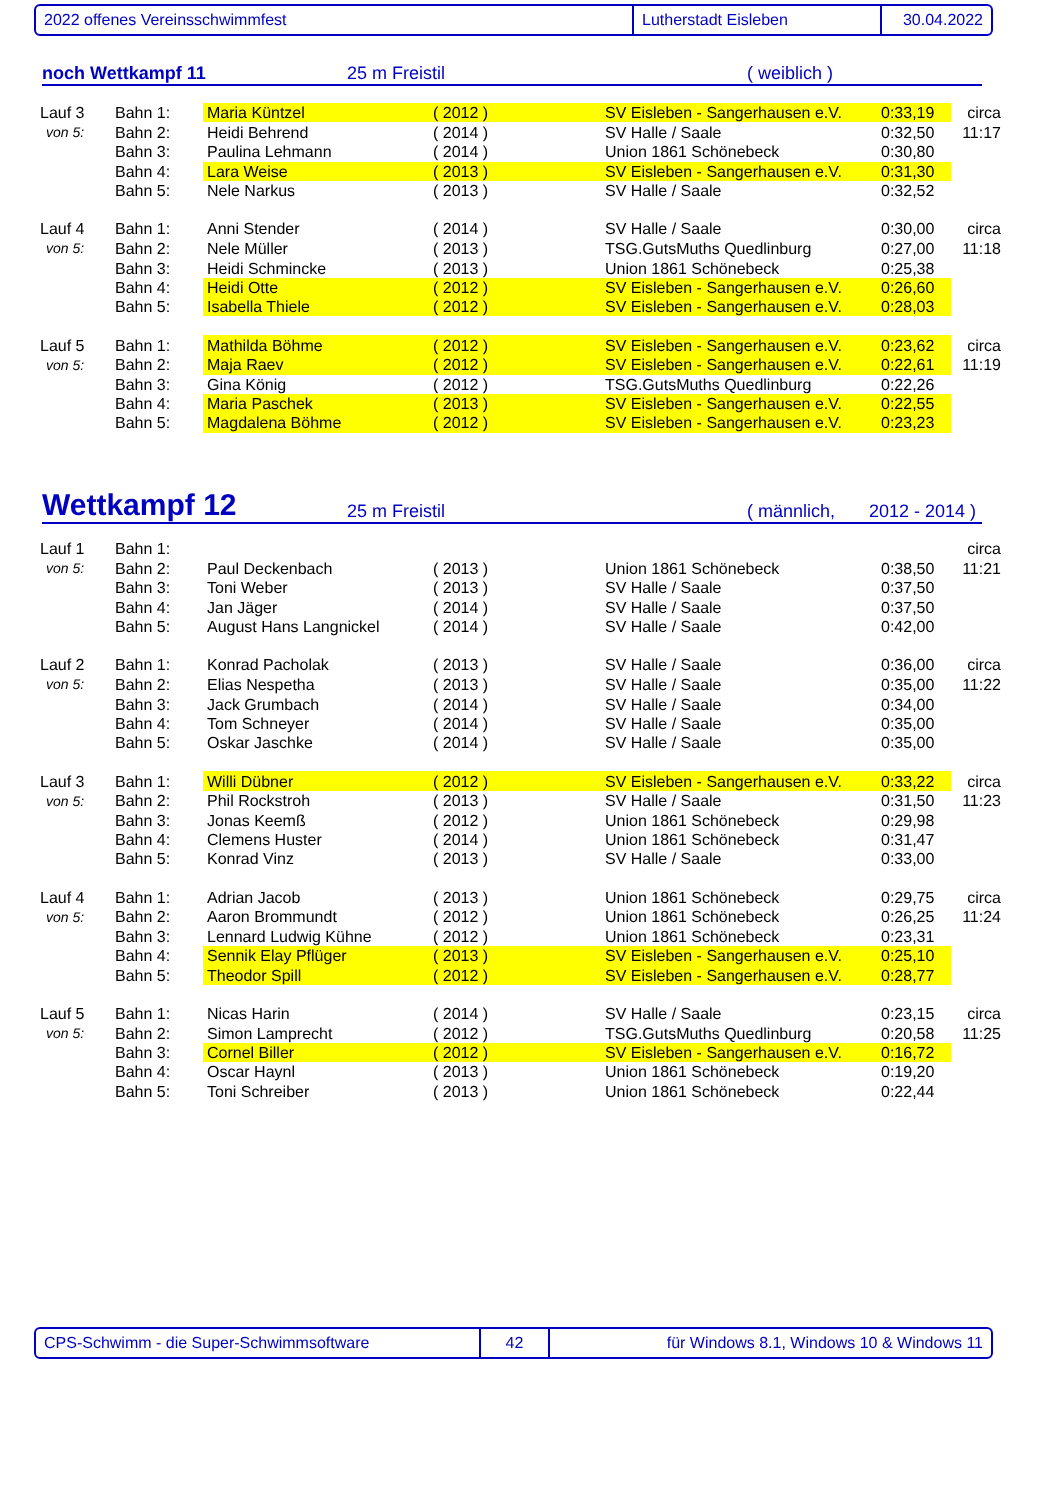2022 offenes Vereinsschwimmfest Lutherstadt Eisleben 30.04.2022
noch Wettkampf 11 25 m Freistil ( weiblich )
| Lauf 3 | Bahn 1: | Maria Küntzel | ( 2012 ) | SV Eisleben - Sangerhausen e.V. | 0:33,19 | circa |
| von 5: | Bahn 2: | Heidi Behrend | ( 2014 ) | SV Halle / Saale | 0:32,50 | 11:17 |
| | Bahn 3: | Paulina Lehmann | ( 2014 ) | Union 1861 Schönebeck | 0:30,80 | |
| | Bahn 4: | Lara Weise | ( 2013 ) | SV Eisleben - Sangerhausen e.V. | 0:31,30 | |
| | Bahn 5: | Nele Narkus | ( 2013 ) | SV Halle / Saale | 0:32,52 | |
| Lauf 4 | Bahn 1: | Anni Stender | ( 2014 ) | SV Halle / Saale | 0:30,00 | circa |
| von 5: | Bahn 2: | Nele Müller | ( 2013 ) | TSG.GutsMuths Quedlinburg | 0:27,00 | 11:18 |
| | Bahn 3: | Heidi Schmincke | ( 2013 ) | Union 1861 Schönebeck | 0:25,38 | |
| | Bahn 4: | Heidi Otte | ( 2012 ) | SV Eisleben - Sangerhausen e.V. | 0:26,60 | |
| | Bahn 5: | Isabella Thiele | ( 2012 ) | SV Eisleben - Sangerhausen e.V. | 0:28,03 | |
| Lauf 5 | Bahn 1: | Mathilda Böhme | ( 2012 ) | SV Eisleben - Sangerhausen e.V. | 0:23,62 | circa |
| von 5: | Bahn 2: | Maja Raev | ( 2012 ) | SV Eisleben - Sangerhausen e.V. | 0:22,61 | 11:19 |
| | Bahn 3: | Gina König | ( 2012 ) | TSG.GutsMuths Quedlinburg | 0:22,26 | |
| | Bahn 4: | Maria Paschek | ( 2013 ) | SV Eisleben - Sangerhausen e.V. | 0:22,55 | |
| | Bahn 5: | Magdalena Böhme | ( 2012 ) | SV Eisleben - Sangerhausen e.V. | 0:23,23 | |
Wettkampf 12 25 m Freistil ( männlich, 2012 - 2014 )
| Lauf 1 | Bahn 1: | | | | | circa |
| von 5: | Bahn 2: | Paul Deckenbach | ( 2013 ) | Union 1861 Schönebeck | 0:38,50 | 11:21 |
| | Bahn 3: | Toni Weber | ( 2013 ) | SV Halle / Saale | 0:37,50 | |
| | Bahn 4: | Jan Jäger | ( 2014 ) | SV Halle / Saale | 0:37,50 | |
| | Bahn 5: | August Hans Langnickel | ( 2014 ) | SV Halle / Saale | 0:42,00 | |
| Lauf 2 | Bahn 1: | Konrad Pacholak | ( 2013 ) | SV Halle / Saale | 0:36,00 | circa |
| von 5: | Bahn 2: | Elias Nespetha | ( 2013 ) | SV Halle / Saale | 0:35,00 | 11:22 |
| | Bahn 3: | Jack Grumbach | ( 2014 ) | SV Halle / Saale | 0:34,00 | |
| | Bahn 4: | Tom Schneyer | ( 2014 ) | SV Halle / Saale | 0:35,00 | |
| | Bahn 5: | Oskar Jaschke | ( 2014 ) | SV Halle / Saale | 0:35,00 | |
| Lauf 3 | Bahn 1: | Willi Dübner | ( 2012 ) | SV Eisleben - Sangerhausen e.V. | 0:33,22 | circa |
| von 5: | Bahn 2: | Phil Rockstroh | ( 2013 ) | SV Halle / Saale | 0:31,50 | 11:23 |
| | Bahn 3: | Jonas Keemß | ( 2012 ) | Union 1861 Schönebeck | 0:29,98 | |
| | Bahn 4: | Clemens Huster | ( 2014 ) | Union 1861 Schönebeck | 0:31,47 | |
| | Bahn 5: | Konrad Vinz | ( 2013 ) | SV Halle / Saale | 0:33,00 | |
| Lauf 4 | Bahn 1: | Adrian Jacob | ( 2013 ) | Union 1861 Schönebeck | 0:29,75 | circa |
| von 5: | Bahn 2: | Aaron Brommundt | ( 2012 ) | Union 1861 Schönebeck | 0:26,25 | 11:24 |
| | Bahn 3: | Lennard Ludwig Kühne | ( 2012 ) | Union 1861 Schönebeck | 0:23,31 | |
| | Bahn 4: | Sennik Elay Pflüger | ( 2013 ) | SV Eisleben - Sangerhausen e.V. | 0:25,10 | |
| | Bahn 5: | Theodor Spill | ( 2012 ) | SV Eisleben - Sangerhausen e.V. | 0:28,77 | |
| Lauf 5 | Bahn 1: | Nicas Harin | ( 2014 ) | SV Halle / Saale | 0:23,15 | circa |
| von 5: | Bahn 2: | Simon Lamprecht | ( 2012 ) | TSG.GutsMuths Quedlinburg | 0:20,58 | 11:25 |
| | Bahn 3: | Cornel Biller | ( 2012 ) | SV Eisleben - Sangerhausen e.V. | 0:16,72 | |
| | Bahn 4: | Oscar Haynl | ( 2013 ) | Union 1861 Schönebeck | 0:19,20 | |
| | Bahn 5: | Toni Schreiber | ( 2013 ) | Union 1861 Schönebeck | 0:22,44 | |
CPS-Schwimm - die Super-Schwimmsoftware 42
für Windows 8.1, Windows 10 & Windows 11